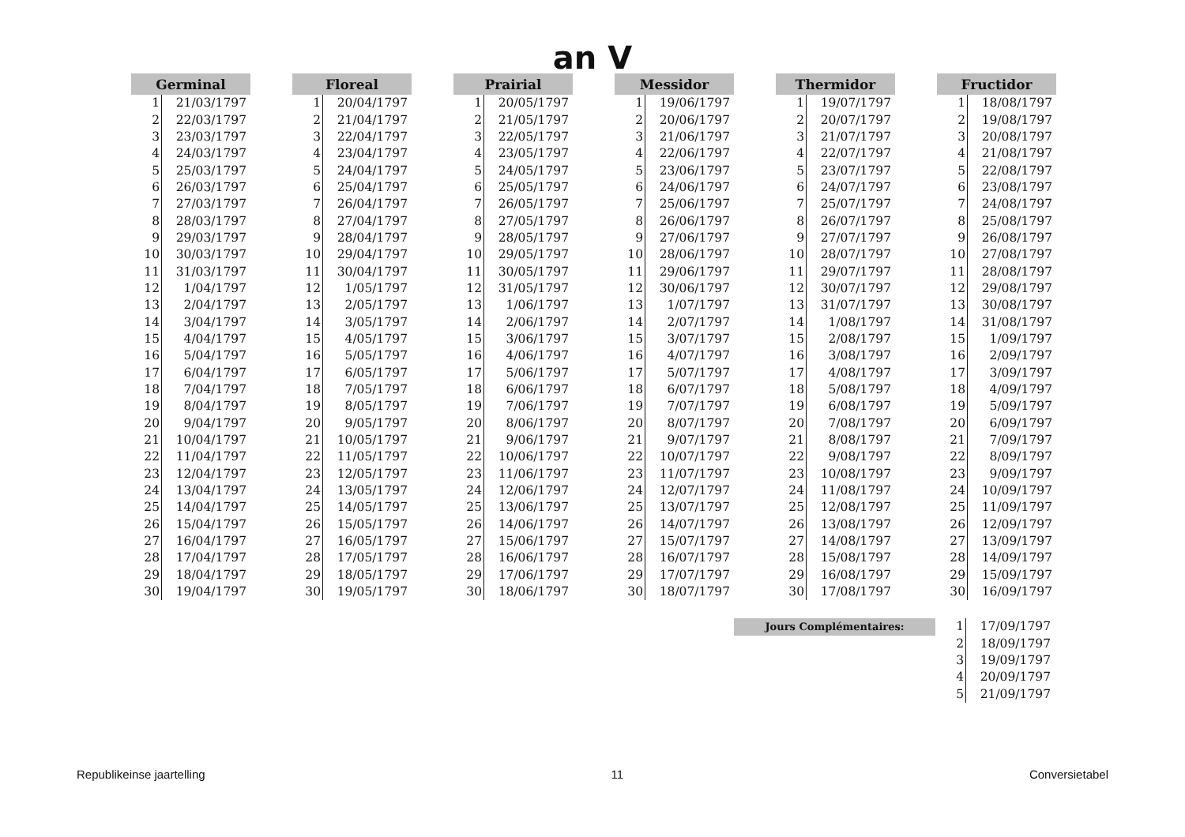an V
| Germinal | |
| --- | --- |
| 1 | 21/03/1797 |
| 2 | 22/03/1797 |
| 3 | 23/03/1797 |
| 4 | 24/03/1797 |
| 5 | 25/03/1797 |
| 6 | 26/03/1797 |
| 7 | 27/03/1797 |
| 8 | 28/03/1797 |
| 9 | 29/03/1797 |
| 10 | 30/03/1797 |
| 11 | 31/03/1797 |
| 12 | 1/04/1797 |
| 13 | 2/04/1797 |
| 14 | 3/04/1797 |
| 15 | 4/04/1797 |
| 16 | 5/04/1797 |
| 17 | 6/04/1797 |
| 18 | 7/04/1797 |
| 19 | 8/04/1797 |
| 20 | 9/04/1797 |
| 21 | 10/04/1797 |
| 22 | 11/04/1797 |
| 23 | 12/04/1797 |
| 24 | 13/04/1797 |
| 25 | 14/04/1797 |
| 26 | 15/04/1797 |
| 27 | 16/04/1797 |
| 28 | 17/04/1797 |
| 29 | 18/04/1797 |
| 30 | 19/04/1797 |
| Floreal | |
| --- | --- |
| 1 | 20/04/1797 |
| 2 | 21/04/1797 |
| 3 | 22/04/1797 |
| 4 | 23/04/1797 |
| 5 | 24/04/1797 |
| 6 | 25/04/1797 |
| 7 | 26/04/1797 |
| 8 | 27/04/1797 |
| 9 | 28/04/1797 |
| 10 | 29/04/1797 |
| 11 | 30/04/1797 |
| 12 | 1/05/1797 |
| 13 | 2/05/1797 |
| 14 | 3/05/1797 |
| 15 | 4/05/1797 |
| 16 | 5/05/1797 |
| 17 | 6/05/1797 |
| 18 | 7/05/1797 |
| 19 | 8/05/1797 |
| 20 | 9/05/1797 |
| 21 | 10/05/1797 |
| 22 | 11/05/1797 |
| 23 | 12/05/1797 |
| 24 | 13/05/1797 |
| 25 | 14/05/1797 |
| 26 | 15/05/1797 |
| 27 | 16/05/1797 |
| 28 | 17/05/1797 |
| 29 | 18/05/1797 |
| 30 | 19/05/1797 |
| Prairial | |
| --- | --- |
| 1 | 20/05/1797 |
| 2 | 21/05/1797 |
| 3 | 22/05/1797 |
| 4 | 23/05/1797 |
| 5 | 24/05/1797 |
| 6 | 25/05/1797 |
| 7 | 26/05/1797 |
| 8 | 27/05/1797 |
| 9 | 28/05/1797 |
| 10 | 29/05/1797 |
| 11 | 30/05/1797 |
| 12 | 31/05/1797 |
| 13 | 1/06/1797 |
| 14 | 2/06/1797 |
| 15 | 3/06/1797 |
| 16 | 4/06/1797 |
| 17 | 5/06/1797 |
| 18 | 6/06/1797 |
| 19 | 7/06/1797 |
| 20 | 8/06/1797 |
| 21 | 9/06/1797 |
| 22 | 10/06/1797 |
| 23 | 11/06/1797 |
| 24 | 12/06/1797 |
| 25 | 13/06/1797 |
| 26 | 14/06/1797 |
| 27 | 15/06/1797 |
| 28 | 16/06/1797 |
| 29 | 17/06/1797 |
| 30 | 18/06/1797 |
| Messidor | |
| --- | --- |
| 1 | 19/06/1797 |
| 2 | 20/06/1797 |
| 3 | 21/06/1797 |
| 4 | 22/06/1797 |
| 5 | 23/06/1797 |
| 6 | 24/06/1797 |
| 7 | 25/06/1797 |
| 8 | 26/06/1797 |
| 9 | 27/06/1797 |
| 10 | 28/06/1797 |
| 11 | 29/06/1797 |
| 12 | 30/06/1797 |
| 13 | 1/07/1797 |
| 14 | 2/07/1797 |
| 15 | 3/07/1797 |
| 16 | 4/07/1797 |
| 17 | 5/07/1797 |
| 18 | 6/07/1797 |
| 19 | 7/07/1797 |
| 20 | 8/07/1797 |
| 21 | 9/07/1797 |
| 22 | 10/07/1797 |
| 23 | 11/07/1797 |
| 24 | 12/07/1797 |
| 25 | 13/07/1797 |
| 26 | 14/07/1797 |
| 27 | 15/07/1797 |
| 28 | 16/07/1797 |
| 29 | 17/07/1797 |
| 30 | 18/07/1797 |
| Thermidor | |
| --- | --- |
| 1 | 19/07/1797 |
| 2 | 20/07/1797 |
| 3 | 21/07/1797 |
| 4 | 22/07/1797 |
| 5 | 23/07/1797 |
| 6 | 24/07/1797 |
| 7 | 25/07/1797 |
| 8 | 26/07/1797 |
| 9 | 27/07/1797 |
| 10 | 28/07/1797 |
| 11 | 29/07/1797 |
| 12 | 30/07/1797 |
| 13 | 31/07/1797 |
| 14 | 1/08/1797 |
| 15 | 2/08/1797 |
| 16 | 3/08/1797 |
| 17 | 4/08/1797 |
| 18 | 5/08/1797 |
| 19 | 6/08/1797 |
| 20 | 7/08/1797 |
| 21 | 8/08/1797 |
| 22 | 9/08/1797 |
| 23 | 10/08/1797 |
| 24 | 11/08/1797 |
| 25 | 12/08/1797 |
| 26 | 13/08/1797 |
| 27 | 14/08/1797 |
| 28 | 15/08/1797 |
| 29 | 16/08/1797 |
| 30 | 17/08/1797 |
| Fructidor | |
| --- | --- |
| 1 | 18/08/1797 |
| 2 | 19/08/1797 |
| 3 | 20/08/1797 |
| 4 | 21/08/1797 |
| 5 | 22/08/1797 |
| 6 | 23/08/1797 |
| 7 | 24/08/1797 |
| 8 | 25/08/1797 |
| 9 | 26/08/1797 |
| 10 | 27/08/1797 |
| 11 | 28/08/1797 |
| 12 | 29/08/1797 |
| 13 | 30/08/1797 |
| 14 | 31/08/1797 |
| 15 | 1/09/1797 |
| 16 | 2/09/1797 |
| 17 | 3/09/1797 |
| 18 | 4/09/1797 |
| 19 | 5/09/1797 |
| 20 | 6/09/1797 |
| 21 | 7/09/1797 |
| 22 | 8/09/1797 |
| 23 | 9/09/1797 |
| 24 | 10/09/1797 |
| 25 | 11/09/1797 |
| 26 | 12/09/1797 |
| 27 | 13/09/1797 |
| 28 | 14/09/1797 |
| 29 | 15/09/1797 |
| 30 | 16/09/1797 |
Jours Complémentaires:
| 1 | 17/09/1797 |
| 2 | 18/09/1797 |
| 3 | 19/09/1797 |
| 4 | 20/09/1797 |
| 5 | 21/09/1797 |
Republikeinse jaartelling 11 Conversietabel